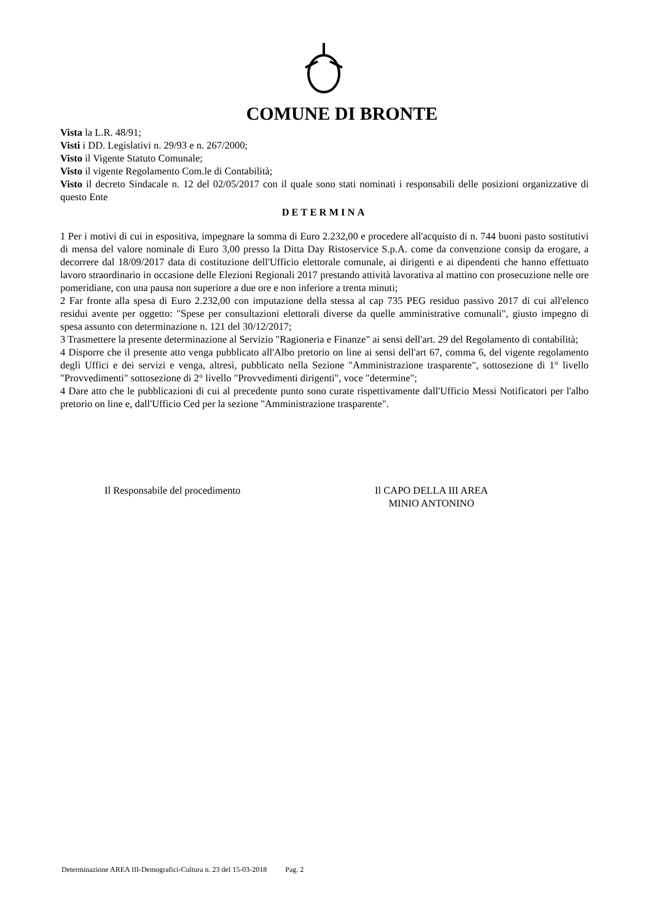COMUNE DI BRONTE
Vista la L.R. 48/91;
Visti i DD. Legislativi n. 29/93 e n. 267/2000;
Visto il Vigente Statuto Comunale;
Visto il vigente Regolamento Com.le di Contabilità;
Visto il decreto Sindacale n. 12 del 02/05/2017 con il quale sono stati nominati i responsabili delle posizioni organizzative di questo Ente
DETERMINA
1 Per i motivi di cui in espositiva, impegnare la somma di Euro 2.232,00 e procedere all'acquisto di n. 744 buoni pasto sostitutivi di mensa del valore nominale di Euro 3,00 presso la Ditta Day Ristoservice S.p.A. come da convenzione consip da erogare, a decorrere dal 18/09/2017 data di costituzione dell'Ufficio elettorale comunale, ai dirigenti e ai dipendenti che hanno effettuato lavoro straordinario in occasione delle Elezioni Regionali 2017 prestando attività lavorativa al mattino con prosecuzione nelle ore pomeridiane, con una pausa non superiore a due ore e non inferiore a trenta minuti;
2 Far fronte alla spesa di Euro 2.232,00 con imputazione della stessa al cap 735 PEG residuo passivo 2017 di cui all'elenco residui avente per oggetto: "Spese per consultazioni elettorali diverse da quelle amministrative comunali", giusto impegno di spesa assunto con determinazione n. 121 del 30/12/2017;
3 Trasmettere la presente determinazione al Servizio "Ragioneria e Finanze" ai sensi dell'art. 29 del Regolamento di contabilità;
4 Disporre che il presente atto venga pubblicato all'Albo pretorio on line ai sensi dell'art 67, comma 6, del vigente regolamento degli Uffici e dei servizi e venga, altresì, pubblicato nella Sezione "Amministrazione trasparente", sottosezione di 1° livello "Provvedimenti" sottosezione di 2° livello "Provvedimenti dirigenti", voce "determine";
4 Dare atto che le pubblicazioni di cui al precedente punto sono curate rispettivamente dall'Ufficio Messi Notificatori per l'albo pretorio on line e, dall'Ufficio Ced per la sezione "Amministrazione trasparente".
Il Responsabile del procedimento Il CAPO DELLA III AREA
MINIO ANTONINO
Determinazione AREA III-Demografici-Cultura n. 23 del 15-03-2018 Pag. 2